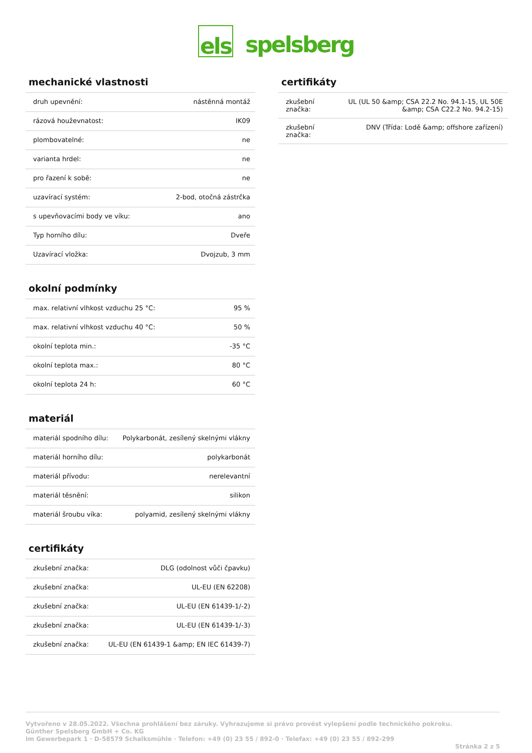els spelsberg
mechanické vlastnosti
| druh upevnění: | nástěnná montáž |
| rázová houževnatost: | IK09 |
| plombovatelné: | ne |
| varianta hrdel: | ne |
| pro řazení k sobě: | ne |
| uzavírací systém: | 2-bod, otočná zástrčka |
| s upevňovacími body ve víku: | ano |
| Typ horního dílu: | Dveře |
| Uzavírací vložka: | Dvojzub, 3 mm |
okolní podmínky
| max. relativní vlhkost vzduchu 25 °C: | 95 % |
| max. relativní vlhkost vzduchu 40 °C: | 50 % |
| okolní teplota min.: | -35 °C |
| okolní teplota max.: | 80 °C |
| okolní teplota 24 h: | 60 °C |
materiál
| materiál spodního dílu: | Polykarbonát, zesílený skelnými vlákny |
| materiál horního dílu: | polykarbonát |
| materiál přívodu: | nerelevantní |
| materiál těsnění: | silikon |
| materiál šroubu víka: | polyamid, zesílený skelnými vlákny |
certifikáty
| zkušební značka: | DLG (odolnost vůči čpavku) |
| zkušební značka: | UL-EU (EN 62208) |
| zkušební značka: | UL-EU (EN 61439-1/-2) |
| zkušební značka: | UL-EU (EN 61439-1/-3) |
| zkušební značka: | UL-EU (EN 61439-1 &amp; EN IEC 61439-7) |
certifikáty
| zkušební značka: | UL (UL 50 &amp; CSA 22.2 No. 94.1-15, UL 50E &amp; CSA C22.2 No. 94.2-15) |
| zkušební značka: | DNV (Třída: Lodě &amp; offshore zařízení) |
Vytvořeno v 28.05.2022. Všechna prohlášení bez záruky. Vyhrazujeme si právo provést vylepšení podle technického pokroku.
Günther Spelsberg GmbH + Co. KG
Im Gewerbepark 1 · D-58579 Schalksmühle · Telefon: +49 (0) 23 55 / 892-0 · Telefax: +49 (0) 23 55 / 892-299
Stránka 2 z 5